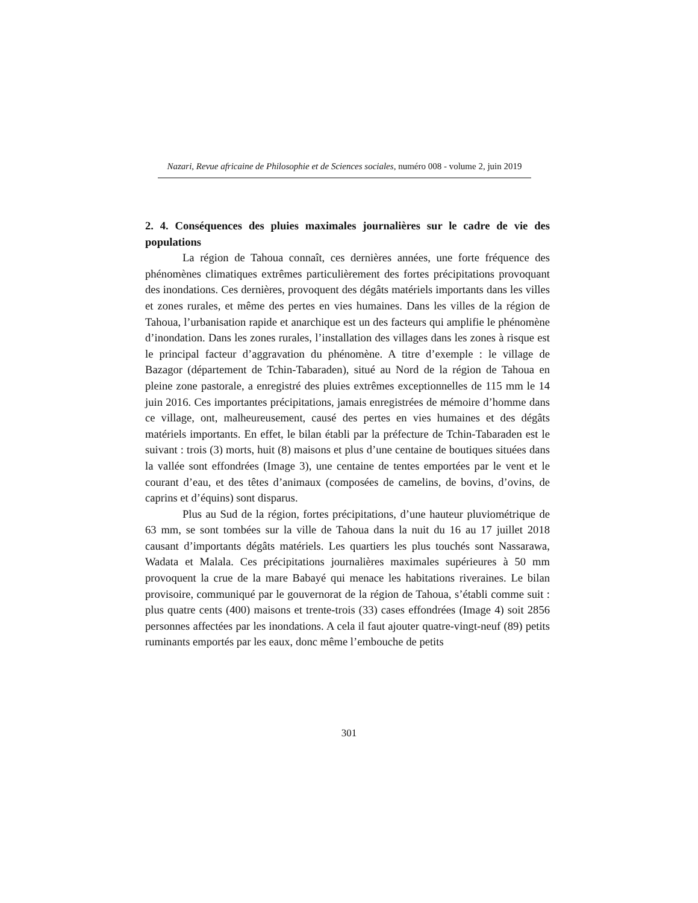Nazari, Revue africaine de Philosophie et de Sciences sociales, numéro 008 - volume 2, juin 2019
2. 4. Conséquences des pluies maximales journalières sur le cadre de vie des populations
La région de Tahoua connaît, ces dernières années, une forte fréquence des phénomènes climatiques extrêmes particulièrement des fortes précipitations provoquant des inondations. Ces dernières, provoquent des dégâts matériels importants dans les villes et zones rurales, et même des pertes en vies humaines. Dans les villes de la région de Tahoua, l’urbanisation rapide et anarchique est un des facteurs qui amplifie le phénomène d’inondation. Dans les zones rurales, l’installation des villages dans les zones à risque est le principal facteur d’aggravation du phénomène. A titre d’exemple : le village de Bazagor (département de Tchin-Tabaraden), situé au Nord de la région de Tahoua en pleine zone pastorale, a enregistré des pluies extrêmes exceptionnelles de 115 mm le 14 juin 2016. Ces importantes précipitations, jamais enregistrées de mémoire d’homme dans ce village, ont, malheureusement, causé des pertes en vies humaines et des dégâts matériels importants. En effet, le bilan établi par la préfecture de Tchin-Tabaraden est le suivant : trois (3) morts, huit (8) maisons et plus d’une centaine de boutiques situées dans la vallée sont effondrées (Image 3), une centaine de tentes emportées par le vent et le courant d’eau, et des têtes d’animaux (composées de camelins, de bovins, d’ovins, de caprins et d’équins) sont disparus.
Plus au Sud de la région, fortes précipitations, d’une hauteur pluviométrique de 63 mm, se sont tombées sur la ville de Tahoua dans la nuit du 16 au 17 juillet 2018 causant d’importants dégâts matériels. Les quartiers les plus touchés sont Nassarawa, Wadata et Malala. Ces précipitations journalières maximales supérieures à 50 mm provoquent la crue de la mare Babayé qui menace les habitations riveraines. Le bilan provisoire, communiqué par le gouvernorat de la région de Tahoua, s’établi comme suit : plus quatre cents (400) maisons et trente-trois (33) cases effondrées (Image 4) soit 2856 personnes affectées par les inondations. A cela il faut ajouter quatre-vingt-neuf (89) petits ruminants emportés par les eaux, donc même l’embouche de petits
301